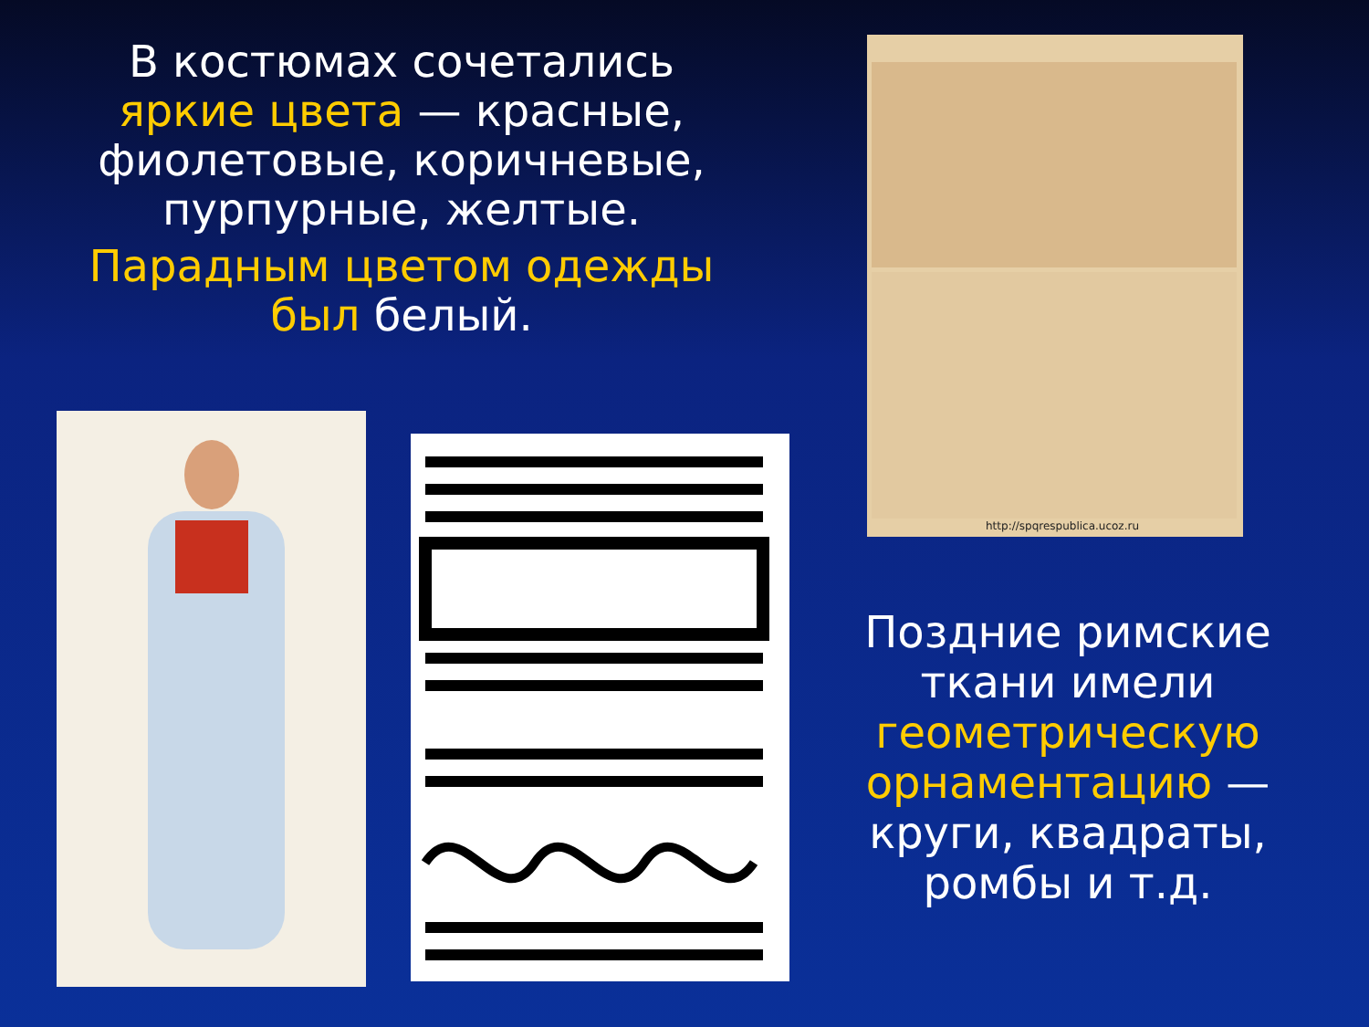В костюмах сочетались яркие цвета — красные, фиолетовые, коричневые, пурпурные, желтые.
Парадным цветом одежды был белый.
http://spqrespublica.ucoz.ru
Поздние римские ткани имели геометрическую орнаментацию — круги, квадраты, ромбы и т.д.